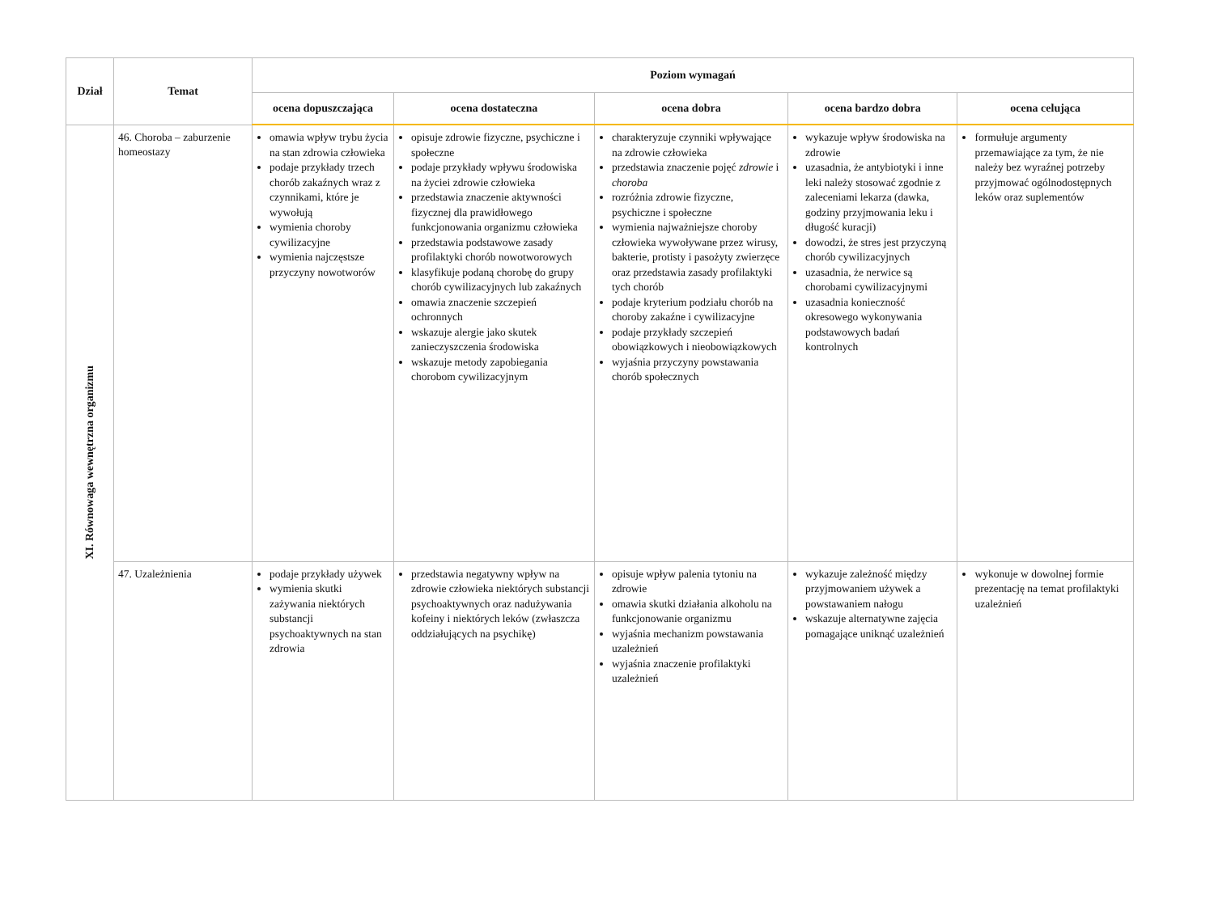| Dział | Temat | Poziom wymagań | | | | |
| --- | --- | --- | --- | --- | --- | --- |
| | | ocena dopuszczająca | ocena dostateczna | ocena dobra | ocena bardzo dobra | ocena celująca |
| XI. Równowaga wewnętrzna organizmu | 46. Choroba – zaburzenie homeostazy | omawia wpływ trybu życia na stan zdrowia człowieka podaje przykłady trzech chorób zakaźnych wraz z czynnikami, które je wywołują wymienia choroby cywilizacyjne wymienia najczęstsze przyczyny nowotworów | opisuje zdrowie fizyczne, psychiczne i społeczne podaje przykłady wpływu środowiska na życiei zdrowie człowieka przedstawia znaczenie aktywności fizycznej dla prawidłowego funkcjonowania organizmu człowieka przedstawia podstawowe zasady profilaktyki chorób nowotworowych klasyfikuje podaną chorobę do grupy chorób cywilizacyjnych lub zakaźnych omawia znaczenie szczepień ochronnych wskazuje alergie jako skutek zanieczyszczenia środowiska wskazuje metody zapobiegania chorobom cywilizacyjnym | charakteryzuje czynniki wpływające na zdrowie człowieka przedstawia znaczenie pojęć zdrowie i choroba rozróżnia zdrowie fizyczne, psychiczne i społeczne wymienia najważniejsze choroby człowieka wywoływane przez wirusy, bakterie, protisty i pasożyty zwierzęce oraz przedstawia zasady profilaktyki tych chorób podaje kryterium podziału chorób na choroby zakaźne i cywilizacyjne podaje przykłady szczepień obowiązkowych i nieobowiązkowych wyjaśnia przyczyny powstawania chorób społecznych | wykazuje wpływ środowiska na zdrowie uzasadnia, że antybiotyki i inne leki należy stosować zgodnie z zaleceniami lekarza (dawka, godziny przyjmowania leku i długość kuracji) dowodzi, że stres jest przyczyną chorób cywilizacyjnych uzasadnia, że nerwice są chorobami cywilizacyjnymi uzasadnia konieczność okresowego wykonywania podstawowych badań kontrolnych | formułuje argumenty przemawiające za tym, że nie należy bez wyraźnej potrzeby przyjmować ogólnodostępnych leków oraz suplementów |
| | 47. Uzależnienia | podaje przykłady używek wymienia skutki zażywania niektórych substancji psychoaktywnych na stan zdrowia | przedstawia negatywny wpływ na zdrowie człowieka niektórych substancji psychoaktywnych oraz nadużywania kofeiny i niektórych leków (zwłaszcza oddziałujących na psychikę) | opisuje wpływ palenia tytoniu na zdrowie omawia skutki działania alkoholu na funkcjonowanie organizmu wyjaśnia mechanizm powstawania uzależnień wyjaśnia znaczenie profilaktyki uzależnień | wykazuje zależność między przyjmowaniem używek a powstawaniem nałogu wskazuje alternatywne zajęcia pomagające uniknąć uzależnień | wykonuje w dowolnej formie prezentację na temat profilaktyki uzależnień |